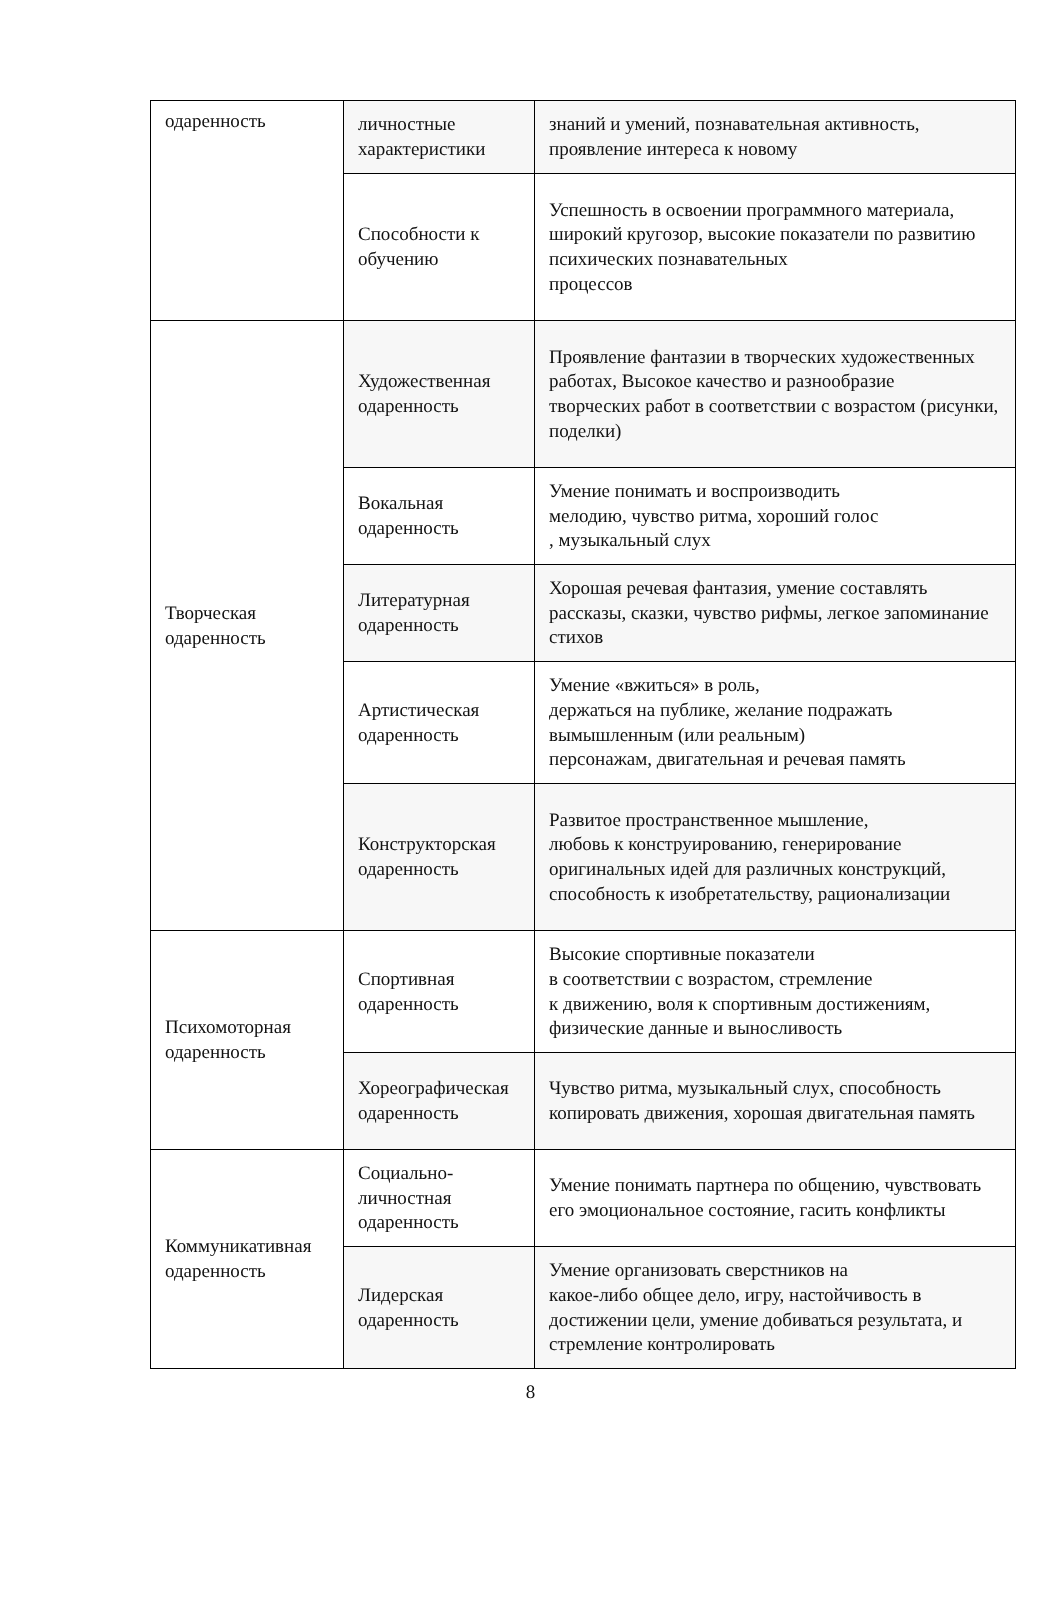| одаренность | личностные характеристики | знаний и умений, познавательная активность, проявление интереса к новому |
| | Способности к обучению | Успешность в освоении программного материала, широкий кругозор, высокие показатели по развитию психических познавательных процессов |
| Творческая одаренность | Художественная одаренность | Проявление фантазии в творческих художественных работах, Высокое качество и разнообразие творческих работ в соответствии с возрастом (рисунки, поделки) |
| | Вокальная одаренность | Умение понимать и воспроизводить мелодию, чувство ритма, хороший голос , музыкальный слух |
| | Литературная одаренность | Хорошая речевая фантазия, умение составлять рассказы, сказки, чувство рифмы, легкое запоминание стихов |
| | Артистическая одаренность | Умение «вжиться» в роль, держаться на публике, желание подражать вымышленным (или реальным) персонажам, двигательная и речевая память |
| | Конструкторская одаренность | Развитое пространственное мышление, любовь к конструированию, генерирование оригинальных идей для различных конструкций, способность к изобретательству, рационализации |
| Психомоторная одаренность | Спортивная одаренность | Высокие спортивные показатели в соответствии с возрастом, стремление к движению, воля к спортивным достижениям, физические данные и выносливость |
| | Хореографическая одаренность | Чувство ритма, музыкальный слух, способность копировать движения, хорошая двигательная память |
| Коммуникативная одаренность | Социально-личностная одаренность | Умение понимать партнера по общению, чувствовать его эмоциональное состояние, гасить конфликты |
| | Лидерская одаренность | Умение организовать сверстников на какое-либо общее дело, игру, настойчивость в достижении цели, умение добиваться результата, и стремление контролировать |
8